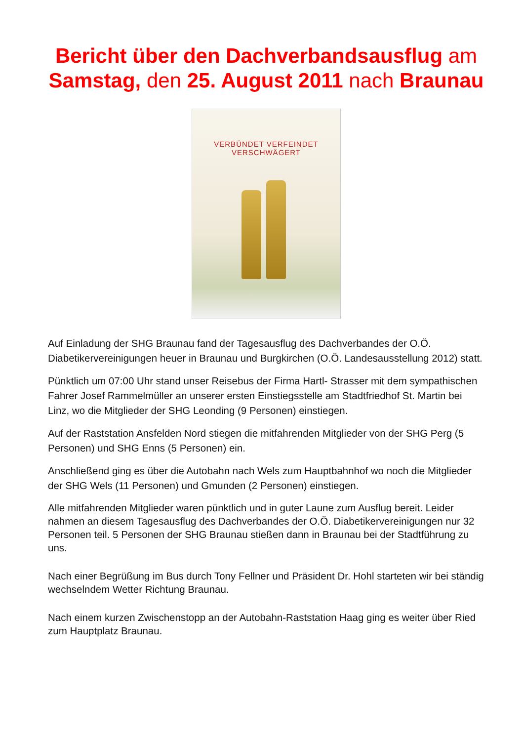Bericht über den Dachverbandsausflug am Samstag, den 25. August 2011 nach Braunau
VERBÜNDET VERFEINDET VERSCHWÄGERT
Auf Einladung der SHG Braunau fand der Tagesausflug des Dachverbandes der O.Ö. Diabetikervereinigungen heuer in Braunau und Burgkirchen (O.Ö. Landesausstellung 2012) statt.
Pünktlich um 07:00 Uhr stand unser Reisebus der Firma Hartl- Strasser mit dem sympathischen Fahrer Josef Rammelmüller an unserer ersten Einstiegsstelle am Stadtfriedhof St. Martin bei Linz, wo die Mitglieder der SHG Leonding (9 Personen) einstiegen.
Auf der Raststation Ansfelden Nord stiegen die mitfahrenden Mitglieder von der SHG Perg (5 Personen) und SHG Enns (5 Personen) ein.
Anschließend ging es über die Autobahn nach Wels zum Hauptbahnhof wo noch die Mitglieder der SHG Wels (11 Personen) und Gmunden (2 Personen) einstiegen.
Alle mitfahrenden Mitglieder waren pünktlich und in guter Laune zum Ausflug bereit. Leider nahmen an diesem Tagesausflug des Dachverbandes der O.Ö. Diabetikervereinigungen nur 32 Personen teil. 5 Personen der SHG Braunau stießen dann in Braunau bei der Stadtführung zu uns.
Nach einer Begrüßung im Bus durch Tony Fellner und Präsident Dr. Hohl starteten wir bei ständig wechselndem Wetter Richtung Braunau.
Nach einem kurzen Zwischenstopp an der Autobahn-Raststation Haag ging es weiter über Ried zum Hauptplatz Braunau.